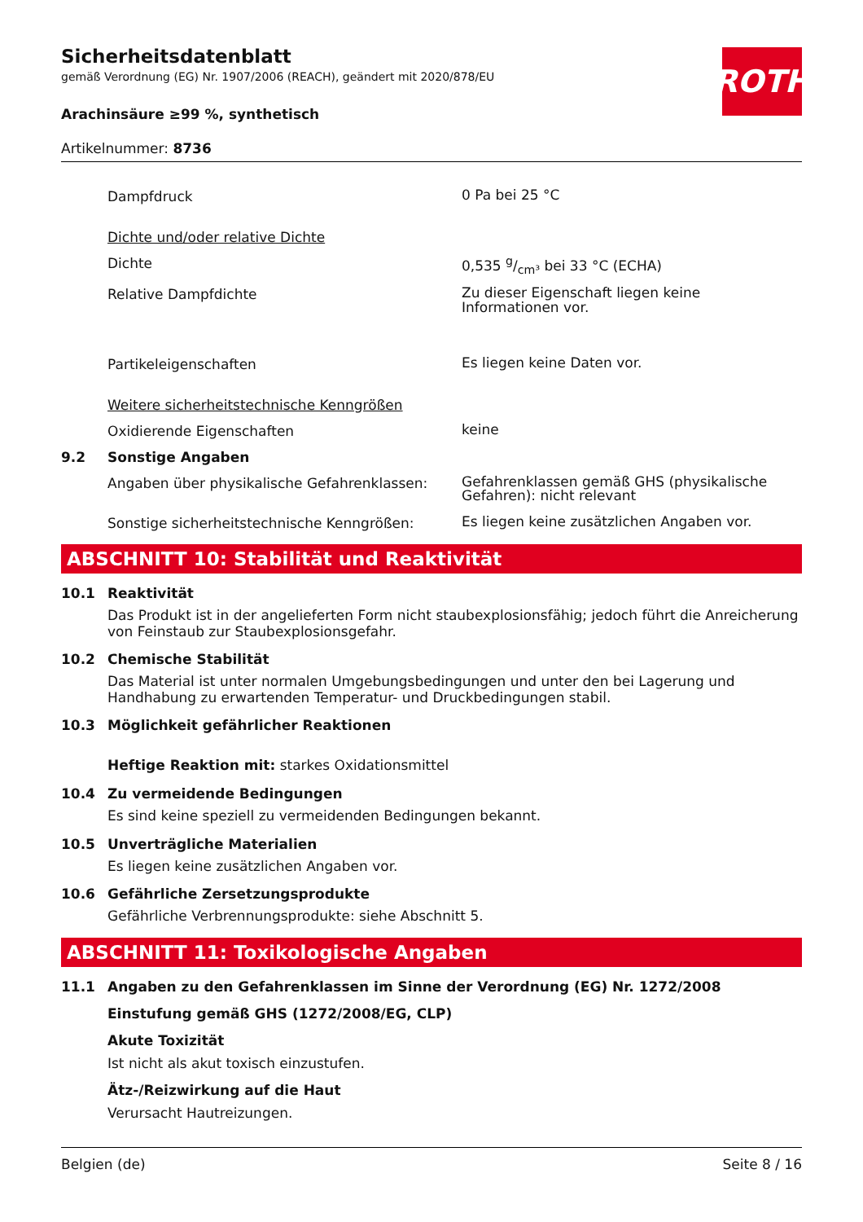Sicherheitsdatenblatt
gemäß Verordnung (EG) Nr. 1907/2006 (REACH), geändert mit 2020/878/EU
ROTH
Arachinsäure ≥99 %, synthetisch
Artikelnummer: 8736
Dampfdruck
0 Pa bei 25 °C
Dichte und/oder relative Dichte
Dichte
0,535 g/cm³ bei 33 °C (ECHA)
Relative Dampfdichte
Zu dieser Eigenschaft liegen keine Informationen vor.
Partikeleigenschaften
Es liegen keine Daten vor.
Weitere sicherheitstechnische Kenngrößen
Oxidierende Eigenschaften
keine
9.2 Sonstige Angaben
Angaben über physikalische Gefahrenklassen:
Gefahrenklassen gemäß GHS (physikalische Gefahren): nicht relevant
Sonstige sicherheitstechnische Kenngrößen:
Es liegen keine zusätzlichen Angaben vor.
ABSCHNITT 10: Stabilität und Reaktivität
10.1 Reaktivität
Das Produkt ist in der angelieferten Form nicht staubexplosionsfähig; jedoch führt die Anreicherung von Feinstaub zur Staubexplosionsgefahr.
10.2 Chemische Stabilität
Das Material ist unter normalen Umgebungsbedingungen und unter den bei Lagerung und Handhabung zu erwartenden Temperatur- und Druckbedingungen stabil.
10.3 Möglichkeit gefährlicher Reaktionen
Heftige Reaktion mit: starkes Oxidationsmittel
10.4 Zu vermeidende Bedingungen
Es sind keine speziell zu vermeidenden Bedingungen bekannt.
10.5 Unverträgliche Materialien
Es liegen keine zusätzlichen Angaben vor.
10.6 Gefährliche Zersetzungsprodukte
Gefährliche Verbrennungsprodukte: siehe Abschnitt 5.
ABSCHNITT 11: Toxikologische Angaben
11.1 Angaben zu den Gefahrenklassen im Sinne der Verordnung (EG) Nr. 1272/2008
Einstufung gemäß GHS (1272/2008/EG, CLP)
Akute Toxizität
Ist nicht als akut toxisch einzustufen.
Ätz-/Reizwirkung auf die Haut
Verursacht Hautreizungen.
Belgien (de) Seite 8 / 16